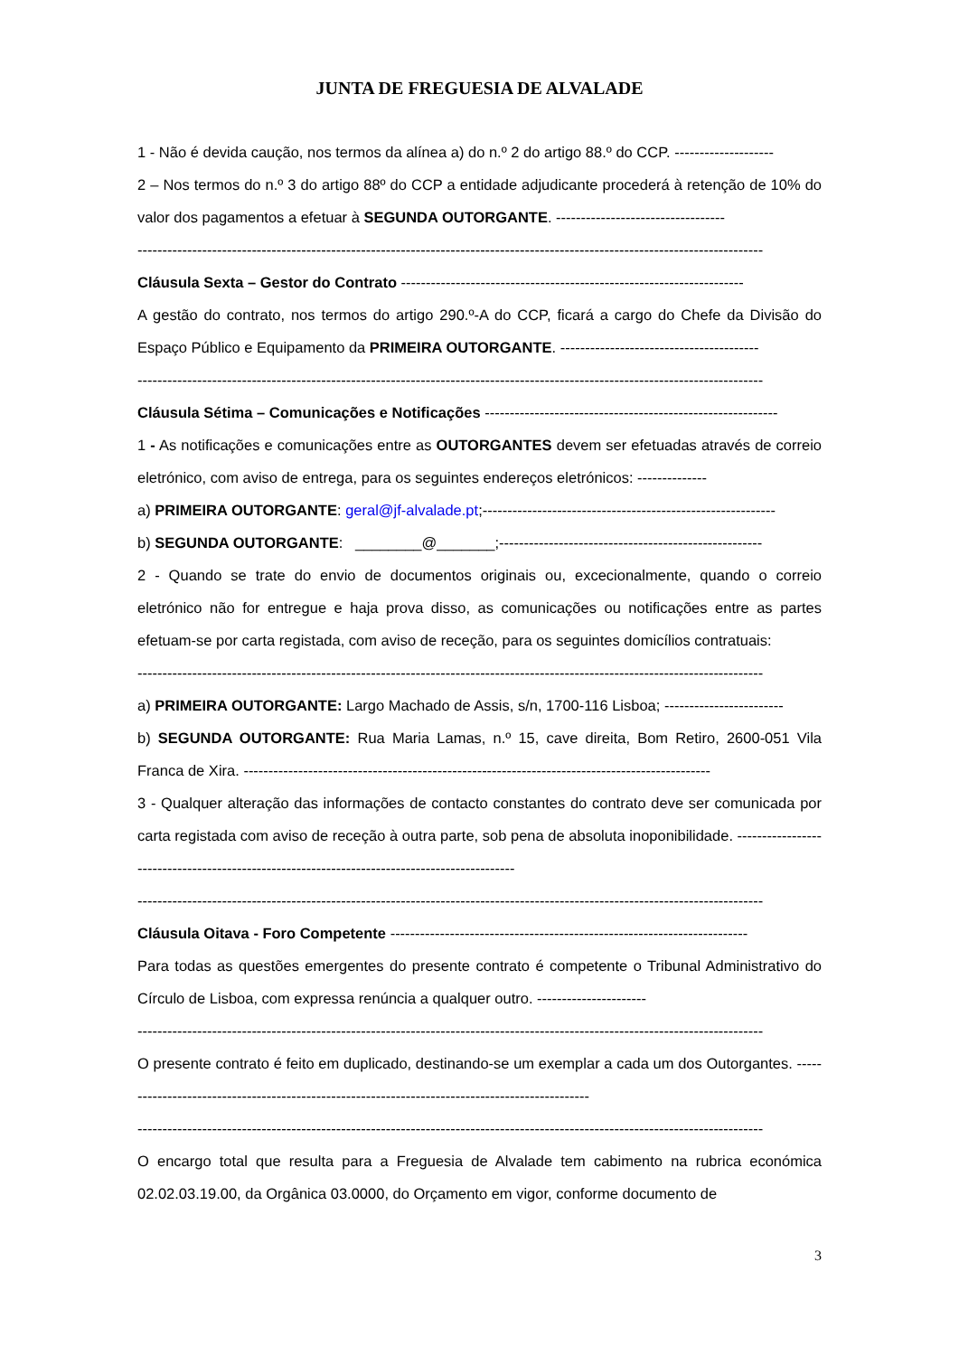JUNTA DE FREGUESIA DE ALVALADE
1 - Não é devida caução, nos termos da alínea a) do n.º 2 do artigo 88.º do CCP. --------------------
2 – Nos termos do n.º 3 do artigo 88º do CCP a entidade adjudicante procederá à retenção de 10% do valor dos pagamentos a efetuar à SEGUNDA OUTORGANTE. ----------------------------------
------------------------------------------------------------------------------------------------------------------------------
Cláusula Sexta – Gestor do Contrato ---------------------------------------------------------------------
A gestão do contrato, nos termos do artigo 290.º-A do CCP, ficará a cargo do Chefe da Divisão do Espaço Público e Equipamento da PRIMEIRA OUTORGANTE. ----------------------------------------
------------------------------------------------------------------------------------------------------------------------------
Cláusula Sétima – Comunicações e Notificações -----------------------------------------------------------
1 - As notificações e comunicações entre as OUTORGANTES devem ser efetuadas através de correio eletrónico, com aviso de entrega, para os seguintes endereços eletrónicos: --------------
a) PRIMEIRA OUTORGANTE: geral@jf-alvalade.pt;-----------------------------------------------------------
b) SEGUNDA OUTORGANTE: ________@_______;-----------------------------------------------------
2 - Quando se trate do envio de documentos originais ou, excecionalmente, quando o correio eletrónico não for entregue e haja prova disso, as comunicações ou notificações entre as partes efetuam-se por carta registada, com aviso de receção, para os seguintes domicílios contratuais:
------------------------------------------------------------------------------------------------------------------------------
a) PRIMEIRA OUTORGANTE: Largo Machado de Assis, s/n, 1700-116 Lisboa; ------------------------
b) SEGUNDA OUTORGANTE: Rua Maria Lamas, n.º 15, cave direita, Bom Retiro, 2600-051 Vila Franca de Xira. ----------------------------------------------------------------------------------------------
3 - Qualquer alteração das informações de contacto constantes do contrato deve ser comunicada por carta registada com aviso de receção à outra parte, sob pena de absoluta inoponibilidade. ---------------------------------------------------------------------------------------------
------------------------------------------------------------------------------------------------------------------------------
Cláusula Oitava - Foro Competente ------------------------------------------------------------------------
Para todas as questões emergentes do presente contrato é competente o Tribunal Administrativo do Círculo de Lisboa, com expressa renúncia a qualquer outro. ----------------------
------------------------------------------------------------------------------------------------------------------------------
O presente contrato é feito em duplicado, destinando-se um exemplar a cada um dos Outorgantes. ------------------------------------------------------------------------------------------------
------------------------------------------------------------------------------------------------------------------------------
O encargo total que resulta para a Freguesia de Alvalade tem cabimento na rubrica económica 02.02.03.19.00, da Orgânica 03.0000, do Orçamento em vigor, conforme documento de
3